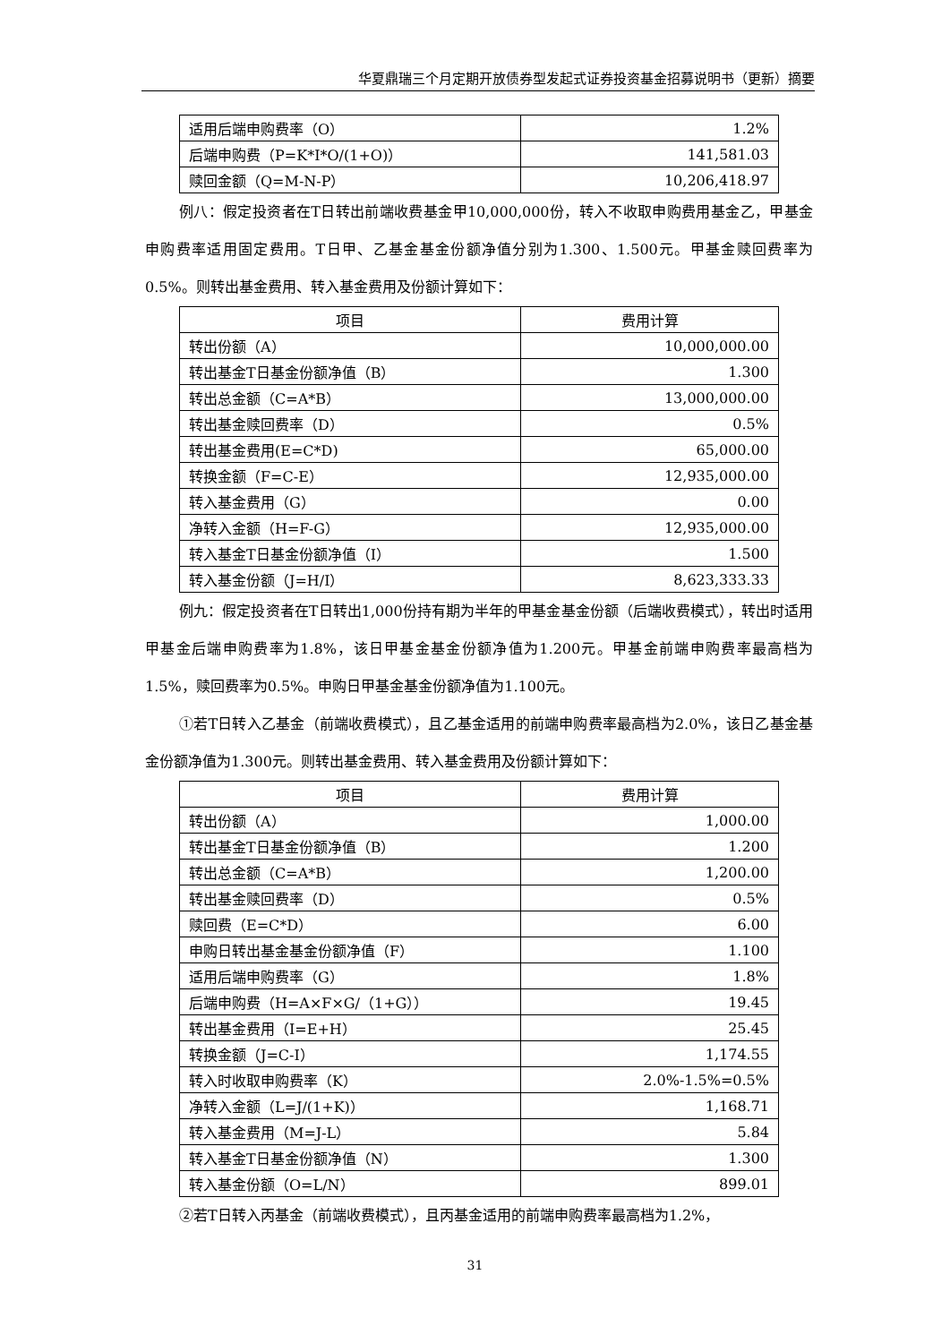华夏鼎瑞三个月定期开放债券型发起式证券投资基金招募说明书（更新）摘要
| 适用后端申购费率（O） | 1.2% |
| 后端申购费（P=K*I*O/(1+O)） | 141,581.03 |
| 赎回金额（Q=M-N-P） | 10,206,418.97 |
例八：假定投资者在T日转出前端收费基金甲10,000,000份，转入不收取申购费用基金乙，甲基金申购费率适用固定费用。T日甲、乙基金基金份额净值分别为1.300、1.500元。甲基金赎回费率为0.5%。则转出基金费用、转入基金费用及份额计算如下：
| 项目 | 费用计算 |
| --- | --- |
| 转出份额（A） | 10,000,000.00 |
| 转出基金T日基金份额净值（B） | 1.300 |
| 转出总金额（C=A*B） | 13,000,000.00 |
| 转出基金赎回费率（D） | 0.5% |
| 转出基金费用(E=C*D) | 65,000.00 |
| 转换金额（F=C-E） | 12,935,000.00 |
| 转入基金费用（G） | 0.00 |
| 净转入金额（H=F-G） | 12,935,000.00 |
| 转入基金T日基金份额净值（I） | 1.500 |
| 转入基金份额（J=H/I） | 8,623,333.33 |
例九：假定投资者在T日转出1,000份持有期为半年的甲基金基金份额（后端收费模式），转出时适用甲基金后端申购费率为1.8%，该日甲基金基金份额净值为1.200元。甲基金前端申购费率最高档为1.5%，赎回费率为0.5%。申购日甲基金基金份额净值为1.100元。
①若T日转入乙基金（前端收费模式），且乙基金适用的前端申购费率最高档为2.0%，该日乙基金基金份额净值为1.300元。则转出基金费用、转入基金费用及份额计算如下：
| 项目 | 费用计算 |
| --- | --- |
| 转出份额（A） | 1,000.00 |
| 转出基金T日基金份额净值（B） | 1.200 |
| 转出总金额（C=A*B） | 1,200.00 |
| 转出基金赎回费率（D） | 0.5% |
| 赎回费（E=C*D） | 6.00 |
| 申购日转出基金基金份额净值（F） | 1.100 |
| 适用后端申购费率（G） | 1.8% |
| 后端申购费（H=A×F×G/（1+G）） | 19.45 |
| 转出基金费用（I=E+H） | 25.45 |
| 转换金额（J=C-I） | 1,174.55 |
| 转入时收取申购费率（K） | 2.0%-1.5%=0.5% |
| 净转入金额（L=J/(1+K)） | 1,168.71 |
| 转入基金费用（M=J-L） | 5.84 |
| 转入基金T日基金份额净值（N） | 1.300 |
| 转入基金份额（O=L/N） | 899.01 |
②若T日转入丙基金（前端收费模式），且丙基金适用的前端申购费率最高档为1.2%，
31